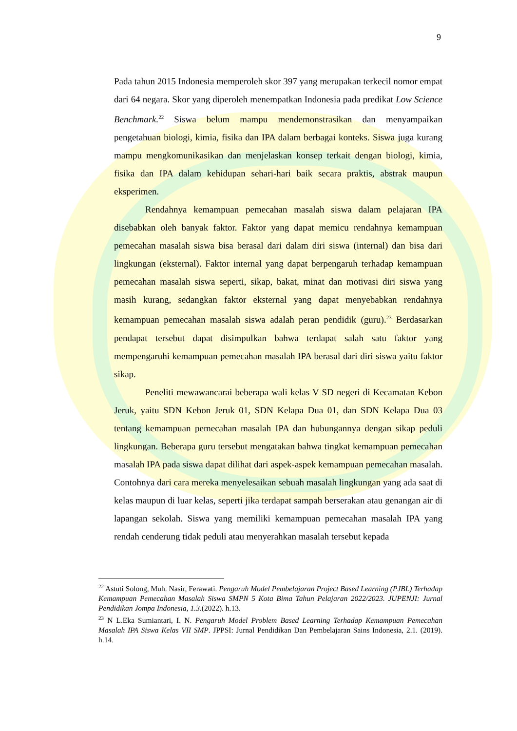9
Pada tahun 2015 Indonesia memperoleh skor 397 yang merupakan terkecil nomor empat dari 64 negara. Skor yang diperoleh menempatkan Indonesia pada predikat Low Science Benchmark.<sup>22</sup> Siswa belum mampu mendemonstrasikan dan menyampaikan pengetahuan biologi, kimia, fisika dan IPA dalam berbagai konteks. Siswa juga kurang mampu mengkomunikasikan dan menjelaskan konsep terkait dengan biologi, kimia, fisika dan IPA dalam kehidupan sehari-hari baik secara praktis, abstrak maupun eksperimen.
Rendahnya kemampuan pemecahan masalah siswa dalam pelajaran IPA disebabkan oleh banyak faktor. Faktor yang dapat memicu rendahnya kemampuan pemecahan masalah siswa bisa berasal dari dalam diri siswa (internal) dan bisa dari lingkungan (eksternal). Faktor internal yang dapat berpengaruh terhadap kemampuan pemecahan masalah siswa seperti, sikap, bakat, minat dan motivasi diri siswa yang masih kurang, sedangkan faktor eksternal yang dapat menyebabkan rendahnya kemampuan pemecahan masalah siswa adalah peran pendidik (guru).<sup>23</sup> Berdasarkan pendapat tersebut dapat disimpulkan bahwa terdapat salah satu faktor yang mempengaruhi kemampuan pemecahan masalah IPA berasal dari diri siswa yaitu faktor sikap.
Peneliti mewawancarai beberapa wali kelas V SD negeri di Kecamatan Kebon Jeruk, yaitu SDN Kebon Jeruk 01, SDN Kelapa Dua 01, dan SDN Kelapa Dua 03 tentang kemampuan pemecahan masalah IPA dan hubungannya dengan sikap peduli lingkungan. Beberapa guru tersebut mengatakan bahwa tingkat kemampuan pemecahan masalah IPA pada siswa dapat dilihat dari aspek-aspek kemampuan pemecahan masalah. Contohnya dari cara mereka menyelesaikan sebuah masalah lingkungan yang ada saat di kelas maupun di luar kelas, seperti jika terdapat sampah berserakan atau genangan air di lapangan sekolah. Siswa yang memiliki kemampuan pemecahan masalah IPA yang rendah cenderung tidak peduli atau menyerahkan masalah tersebut kepada
<sup>22</sup> Astuti Solong, Muh. Nasir, Ferawati. Pengaruh Model Pembelajaran Project Based Learning (PJBL) Terhadap Kemampuan Pemecahan Masalah Siswa SMPN 5 Kota Bima Tahun Pelajaran 2022/2023. JUPENJI: Jurnal Pendidikan Jompa Indonesia, 1.3.(2022). h.13.
<sup>23</sup> N L.Eka Sumiantari, I. N. Pengaruh Model Problem Based Learning Terhadap Kemampuan Pemecahan Masalah IPA Siswa Kelas VII SMP. JPPSI: Jurnal Pendidikan Dan Pembelajaran Sains Indonesia, 2.1. (2019). h.14.